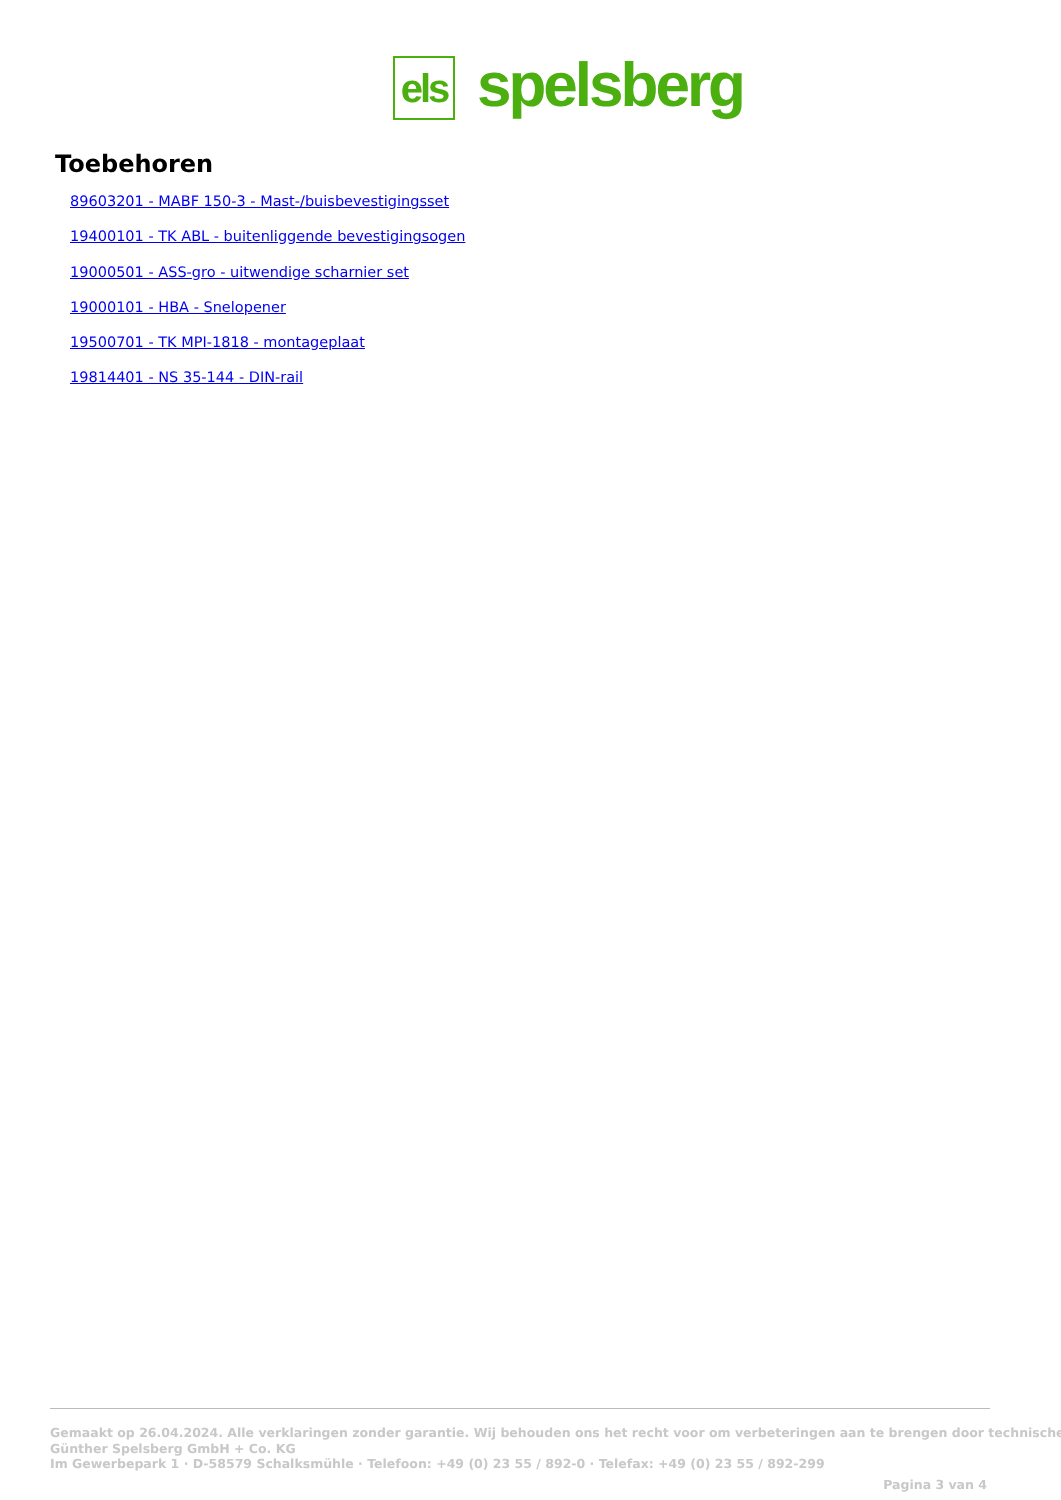els
spelsberg
Toebehoren
89603201 - MABF 150-3 - Mast-/buisbevestigingsset
19400101 - TK ABL - buitenliggende bevestigingsogen
19000501 - ASS-gro - uitwendige scharnier set
19000101 - HBA - Snelopener
19500701 - TK MPI-1818 - montageplaat
19814401 - NS 35-144 - DIN-rail
Gemaakt op 26.04.2024. Alle verklaringen zonder garantie. Wij behouden ons het recht voor om verbeteringen aan te brengen door technische
Günther Spelsberg GmbH + Co. KG
Im Gewerbepark 1 · D-58579 Schalksmühle · Telefoon: +49 (0) 23 55 / 892-0 · Telefax: +49 (0) 23 55 / 892-299
Pagina 3 van 4